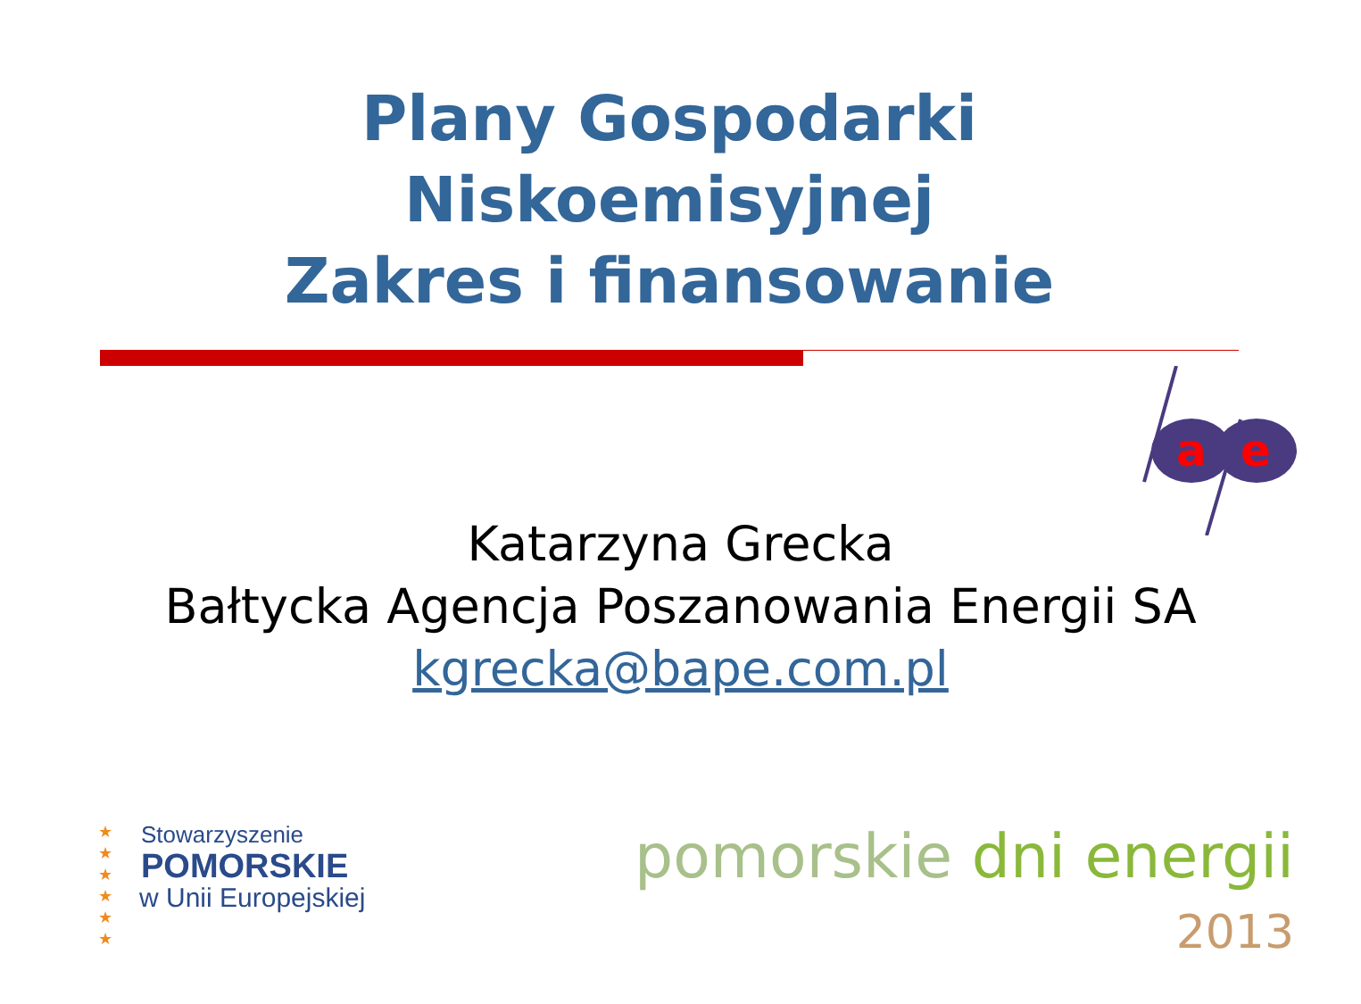Plany Gospodarki
Niskoemisyjnej
Zakres i finansowanie
a
e
Katarzyna Grecka
Bałtycka Agencja Poszanowania Energii SA
kgrecka@bape.com.pl
★
★
★
★
★
★
Stowarzyszenie
POMORSKIE
w Unii Europejskiej
pomorskie dni energii
2013